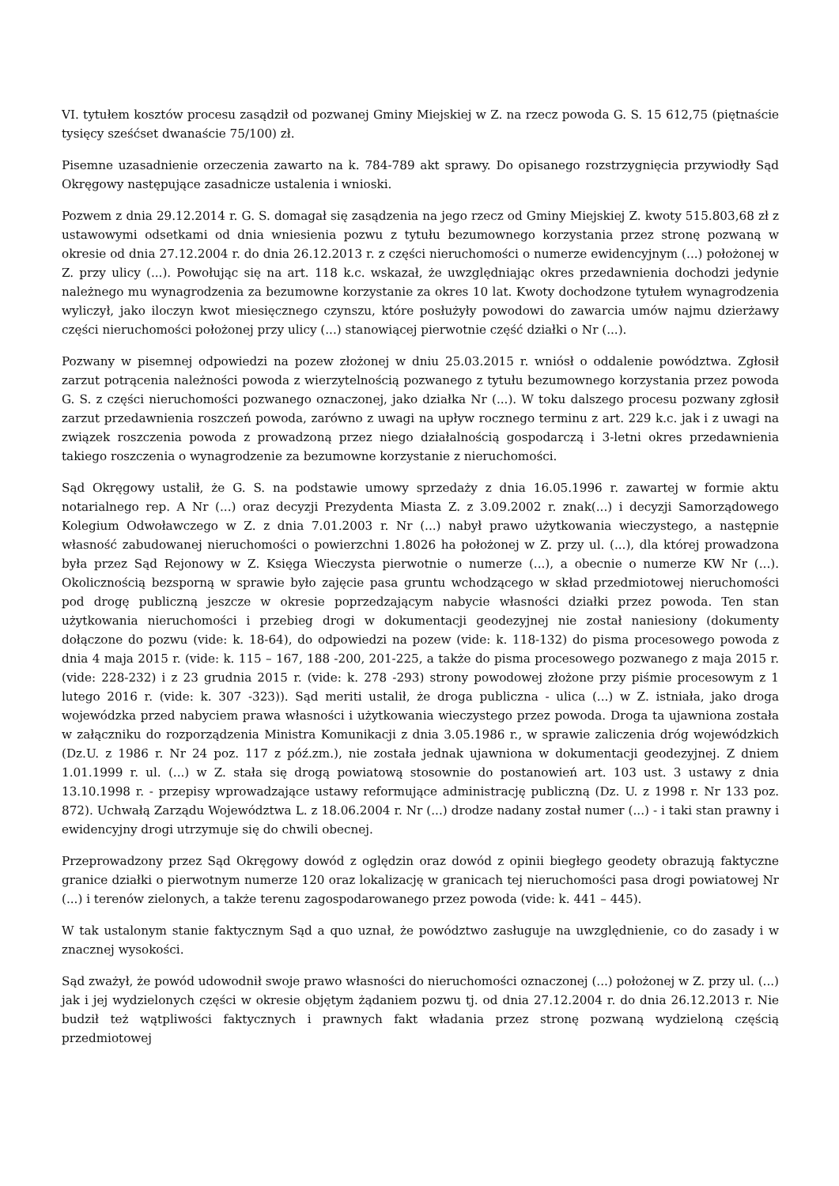VI. tytułem kosztów procesu zasądził od pozwanej Gminy Miejskiej w Z. na rzecz powoda G. S. 15 612,75 (piętnaście tysięcy sześćset dwanaście 75/100) zł.
Pisemne uzasadnienie orzeczenia zawarto na k. 784-789 akt sprawy. Do opisanego rozstrzygnięcia przywiodły Sąd Okręgowy następujące zasadnicze ustalenia i wnioski.
Pozwem z dnia 29.12.2014 r. G. S. domagał się zasądzenia na jego rzecz od Gminy Miejskiej Z. kwoty 515.803,68 zł z ustawowymi odsetkami od dnia wniesienia pozwu z tytułu bezumownego korzystania przez stronę pozwaną w okresie od dnia 27.12.2004 r. do dnia 26.12.2013 r. z części nieruchomości o numerze ewidencyjnym (...) położonej w Z. przy ulicy (...). Powołując się na art. 118 k.c. wskazał, że uwzględniając okres przedawnienia dochodzi jedynie należnego mu wynagrodzenia za bezumowne korzystanie za okres 10 lat. Kwoty dochodzone tytułem wynagrodzenia wyliczył, jako iloczyn kwot miesięcznego czynszu, które posłużyły powodowi do zawarcia umów najmu dzierżawy części nieruchomości położonej przy ulicy (...) stanowiącej pierwotnie część działki o Nr (...).
Pozwany w pisemnej odpowiedzi na pozew złożonej w dniu 25.03.2015 r. wniósł o oddalenie powództwa. Zgłosił zarzut potrącenia należności powoda z wierzytelnością pozwanego z tytułu bezumownego korzystania przez powoda G. S. z części nieruchomości pozwanego oznaczonej, jako działka Nr (...). W toku dalszego procesu pozwany zgłosił zarzut przedawnienia roszczeń powoda, zarówno z uwagi na upływ rocznego terminu z art. 229 k.c. jak i z uwagi na związek roszczenia powoda z prowadzoną przez niego działalnością gospodarczą i 3-letni okres przedawnienia takiego roszczenia o wynagrodzenie za bezumowne korzystanie z nieruchomości.
Sąd Okręgowy ustalił, że G. S. na podstawie umowy sprzedaży z dnia 16.05.1996 r. zawartej w formie aktu notarialnego rep. A Nr (...) oraz decyzji Prezydenta Miasta Z. z 3.09.2002 r. znak(...) i decyzji Samorządowego Kolegium Odwoławczego w Z. z dnia 7.01.2003 r. Nr (...) nabył prawo użytkowania wieczystego, a następnie własność zabudowanej nieruchomości o powierzchni 1.8026 ha położonej w Z. przy ul. (...), dla której prowadzona była przez Sąd Rejonowy w Z. Księga Wieczysta pierwotnie o numerze (...), a obecnie o numerze KW Nr (...). Okolicznością bezsporną w sprawie było zajęcie pasa gruntu wchodzącego w skład przedmiotowej nieruchomości pod drogę publiczną jeszcze w okresie poprzedzającym nabycie własności działki przez powoda. Ten stan użytkowania nieruchomości i przebieg drogi w dokumentacji geodezyjnej nie został naniesiony (dokumenty dołączone do pozwu (vide: k. 18-64), do odpowiedzi na pozew (vide: k. 118-132) do pisma procesowego powoda z dnia 4 maja 2015 r. (vide: k. 115 – 167, 188 -200, 201-225, a także do pisma procesowego pozwanego z maja 2015 r. (vide: 228-232) i z 23 grudnia 2015 r. (vide: k. 278 -293) strony powodowej złożone przy piśmie procesowym z 1 lutego 2016 r. (vide: k. 307 -323)). Sąd meriti ustalił, że droga publiczna - ulica (...) w Z. istniała, jako droga wojewódzka przed nabyciem prawa własności i użytkowania wieczystego przez powoda. Droga ta ujawniona została w załączniku do rozporządzenia Ministra Komunikacji z dnia 3.05.1986 r., w sprawie zaliczenia dróg wojewódzkich (Dz.U. z 1986 r. Nr 24 poz. 117 z póź.zm.), nie została jednak ujawniona w dokumentacji geodezyjnej. Z dniem 1.01.1999 r. ul. (...) w Z. stała się drogą powiatową stosownie do postanowień art. 103 ust. 3 ustawy z dnia 13.10.1998 r. - przepisy wprowadzające ustawy reformujące administrację publiczną (Dz. U. z 1998 r. Nr 133 poz. 872). Uchwałą Zarządu Województwa L. z 18.06.2004 r. Nr (...) drodze nadany został numer (...) - i taki stan prawny i ewidencyjny drogi utrzymuje się do chwili obecnej.
Przeprowadzony przez Sąd Okręgowy dowód z oględzin oraz dowód z opinii biegłego geodety obrazują faktyczne granice działki o pierwotnym numerze 120 oraz lokalizację w granicach tej nieruchomości pasa drogi powiatowej Nr (...) i terenów zielonych, a także terenu zagospodarowanego przez powoda (vide: k. 441 – 445).
W tak ustalonym stanie faktycznym Sąd a quo uznał, że powództwo zasługuje na uwzględnienie, co do zasady i w znacznej wysokości.
Sąd zważył, że powód udowodnił swoje prawo własności do nieruchomości oznaczonej (...) położonej w Z. przy ul. (...) jak i jej wydzielonych części w okresie objętym żądaniem pozwu tj. od dnia 27.12.2004 r. do dnia 26.12.2013 r. Nie budził też wątpliwości faktycznych i prawnych fakt władania przez stronę pozwaną wydzieloną częścią przedmiotowej